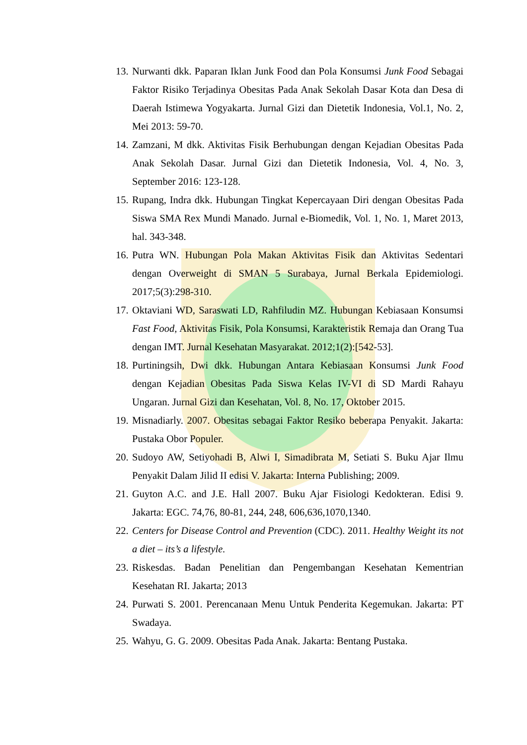13. Nurwanti dkk. Paparan Iklan Junk Food dan Pola Konsumsi Junk Food Sebagai Faktor Risiko Terjadinya Obesitas Pada Anak Sekolah Dasar Kota dan Desa di Daerah Istimewa Yogyakarta. Jurnal Gizi dan Dietetik Indonesia, Vol.1, No. 2, Mei 2013: 59-70.
14. Zamzani, M dkk. Aktivitas Fisik Berhubungan dengan Kejadian Obesitas Pada Anak Sekolah Dasar. Jurnal Gizi dan Dietetik Indonesia, Vol. 4, No. 3, September 2016: 123-128.
15. Rupang, Indra dkk. Hubungan Tingkat Kepercayaan Diri dengan Obesitas Pada Siswa SMA Rex Mundi Manado. Jurnal e-Biomedik, Vol. 1, No. 1, Maret 2013, hal. 343-348.
16. Putra WN. Hubungan Pola Makan Aktivitas Fisik dan Aktivitas Sedentari dengan Overweight di SMAN 5 Surabaya, Jurnal Berkala Epidemiologi. 2017;5(3):298-310.
17. Oktaviani WD, Saraswati LD, Rahfiludin MZ. Hubungan Kebiasaan Konsumsi Fast Food, Aktivitas Fisik, Pola Konsumsi, Karakteristik Remaja dan Orang Tua dengan IMT. Jurnal Kesehatan Masyarakat. 2012;1(2):[542-53].
18. Purtiningsih, Dwi dkk. Hubungan Antara Kebiasaan Konsumsi Junk Food dengan Kejadian Obesitas Pada Siswa Kelas IV-VI di SD Mardi Rahayu Ungaran. Jurnal Gizi dan Kesehatan, Vol. 8, No. 17, Oktober 2015.
19. Misnadiarly. 2007. Obesitas sebagai Faktor Resiko beberapa Penyakit. Jakarta: Pustaka Obor Populer.
20. Sudoyo AW, Setiyohadi B, Alwi I, Simadibrata M, Setiati S. Buku Ajar Ilmu Penyakit Dalam Jilid II edisi V. Jakarta: Interna Publishing; 2009.
21. Guyton A.C. and J.E. Hall 2007. Buku Ajar Fisiologi Kedokteran. Edisi 9. Jakarta: EGC. 74,76, 80-81, 244, 248, 606,636,1070,1340.
22. Centers for Disease Control and Prevention (CDC). 2011. Healthy Weight its not a diet – its’s a lifestyle.
23. Riskesdas. Badan Penelitian dan Pengembangan Kesehatan Kementrian Kesehatan RI. Jakarta; 2013
24. Purwati S. 2001. Perencanaan Menu Untuk Penderita Kegemukan. Jakarta: PT Swadaya.
25. Wahyu, G. G. 2009. Obesitas Pada Anak. Jakarta: Bentang Pustaka.